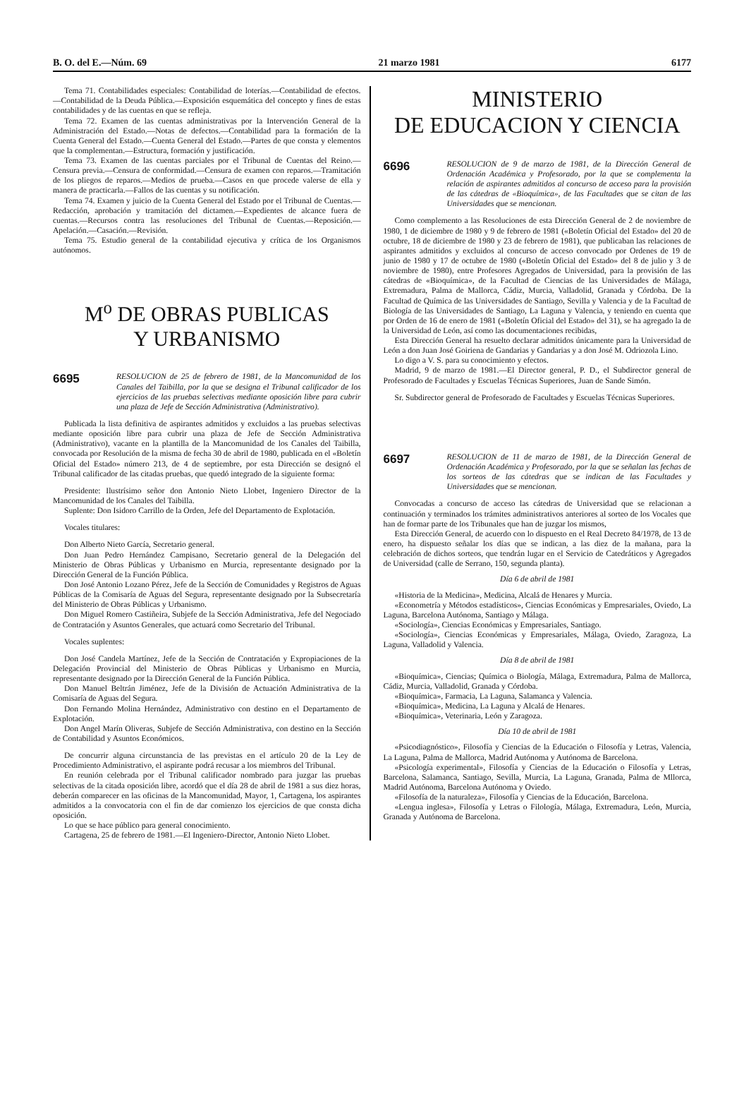B. O. del E.—Núm. 69 21 marzo 1981 6177
Tema 71. Contabilidades especiales: Contabilidad de loterías.—Contabilidad de efectos.—Contabilidad de la Deuda Pública.—Exposición esquemática del concepto y fines de estas contabilidades y de las cuentas en que se refleja.
Tema 72. Examen de las cuentas administrativas por la Intervención General de la Administración del Estado.—Notas de defectos.—Contabilidad para la formación de la Cuenta General del Estado.—Cuenta General del Estado.—Partes de que consta y elementos que la complementan.—Estructura, formación y justificación.
Tema 73. Examen de las cuentas parciales por el Tribunal de Cuentas del Reino.—Censura previa.—Censura de conformidad.—Censura de examen con reparos.—Tramitación de los pliegos de reparos.—Medios de prueba.—Casos en que procede valerse de ella y manera de practicarla.—Fallos de las cuentas y su notificación.
Tema 74. Examen y juicio de la Cuenta General del Estado por el Tribunal de Cuentas.—Redacción, aprobación y tramitación del dictamen.—Expedientes de alcance fuera de cuentas.—Recursos contra las resoluciones del Tribunal de Cuentas.—Reposición.—Apelación.—Casación.—Revisión.
Tema 75. Estudio general de la contabilidad ejecutiva y crítica de los Organismos autónomos.
M<sup>o</sup> DE OBRAS PUBLICAS
Y URBANISMO
6695
RESOLUCION de 25 de febrero de 1981, de la Mancomunidad de los Canales del Taibilla, por la que se designa el Tribunal calificador de los ejercicios de las pruebas selectivas mediante oposición libre para cubrir una plaza de Jefe de Sección Administrativa (Administrativo).
Publicada la lista definitiva de aspirantes admitidos y excluidos a las pruebas selectivas mediante oposición libre para cubrir una plaza de Jefe de Sección Administrativa (Administrativo), vacante en la plantilla de la Mancomunidad de los Canales del Taibilla, convocada por Resolución de la misma de fecha 30 de abril de 1980, publicada en el «Boletín Oficial del Estado» número 213, de 4 de septiembre, por esta Dirección se designó el Tribunal calificador de las citadas pruebas, que quedó integrado de la siguiente forma:
Presidente: Ilustrísimo señor don Antonio Nieto Llobet, Ingeniero Director de la Mancomunidad de los Canales del Taibilla.
Suplente: Don Isidoro Carrillo de la Orden, Jefe del Departamento de Explotación.
Vocales titulares:
Don Alberto Nieto García, Secretario general.
Don Juan Pedro Hernández Campisano, Secretario general de la Delegación del Ministerio de Obras Públicas y Urbanismo en Murcia, representante designado por la Dirección General de la Función Pública.
Don José Antonio Lozano Pérez, Jefe de la Sección de Comunidades y Registros de Aguas Públicas de la Comisaría de Aguas del Segura, representante designado por la Subsecretaría del Ministerio de Obras Públicas y Urbanismo.
Don Miguel Romero Castiñeira, Subjefe de la Sección Administrativa, Jefe del Negociado de Contratación y Asuntos Generales, que actuará como Secretario del Tribunal.
Vocales suplentes:
Don José Candela Martínez, Jefe de la Sección de Contratación y Expropiaciones de la Delegación Provincial del Ministerio de Obras Públicas y Urbanismo en Murcia, representante designado por la Dirección General de la Función Pública.
Don Manuel Beltrán Jiménez, Jefe de la División de Actuación Administrativa de la Comisaría de Aguas del Segura.
Don Fernando Molina Hernández, Administrativo con destino en el Departamento de Explotación.
Don Angel Marín Oliveras, Subjefe de Sección Administrativa, con destino en la Sección de Contabilidad y Asuntos Económicos.
De concurrir alguna circunstancia de las previstas en el artículo 20 de la Ley de Procedimiento Administrativo, el aspirante podrá recusar a los miembros del Tribunal.
En reunión celebrada por el Tribunal calificador nombrado para juzgar las pruebas selectivas de la citada oposición libre, acordó que el día 28 de abril de 1981 a sus diez horas, deberán comparecer en las oficinas de la Mancomunidad, Mayor, 1, Cartagena, los aspirantes admitidos a la convocatoria con el fin de dar comienzo los ejercicios de que consta dicha oposición.
Lo que se hace público para general conocimiento.
Cartagena, 25 de febrero de 1981.—El Ingeniero-Director, Antonio Nieto Llobet.
MINISTERIO
DE EDUCACION Y CIENCIA
6696
RESOLUCION de 9 de marzo de 1981, de la Dirección General de Ordenación Académica y Profesorado, por la que se complementa la relación de aspirantes admitidos al concurso de acceso para la provisión de las cátedras de «Bioquímica», de las Facultades que se citan de las Universidades que se mencionan.
Como complemento a las Resoluciones de esta Dirección General de 2 de noviembre de 1980, 1 de diciembre de 1980 y 9 de febrero de 1981 («Boletín Oficial del Estado» del 20 de octubre, 18 de diciembre de 1980 y 23 de febrero de 1981), que publicaban las relaciones de aspirantes admitidos y excluidos al concurso de acceso convocado por Ordenes de 19 de junio de 1980 y 17 de octubre de 1980 («Boletín Oficial del Estado» del 8 de julio y 3 de noviembre de 1980), entre Profesores Agregados de Universidad, para la provisión de las cátedras de «Bioquímica», de la Facultad de Ciencias de las Universidades de Málaga, Extremadura, Palma de Mallorca, Cádiz, Murcia, Valladolid, Granada y Córdoba. De la Facultad de Química de las Universidades de Santiago, Sevilla y Valencia y de la Facultad de Biología de las Universidades de Santiago, La Laguna y Valencia, y teniendo en cuenta que por Orden de 16 de enero de 1981 («Boletín Oficial del Estado» del 31), se ha agregado la de la Universidad de León, así como las documentaciones recibidas,
Esta Dirección General ha resuelto declarar admitidos únicamente para la Universidad de León a don Juan José Goiriena de Gandarias y Gandarias y a don José M. Odriozola Lino.
Lo digo a V. S. para su conocimiento y efectos.
Madrid, 9 de marzo de 1981.—El Director general, P. D., el Subdirector general de Profesorado de Facultades y Escuelas Técnicas Superiores, Juan de Sande Simón.
Sr. Subdirector general de Profesorado de Facultades y Escuelas Técnicas Superiores.
6697
RESOLUCION de 11 de marzo de 1981, de la Dirección General de Ordenación Académica y Profesorado, por la que se señalan las fechas de los sorteos de las cátedras que se indican de las Facultades y Universidades que se mencionan.
Convocadas a concurso de acceso las cátedras de Universidad que se relacionan a continuación y terminados los trámites administrativos anteriores al sorteo de los Vocales que han de formar parte de los Tribunales que han de juzgar los mismos,
Esta Dirección General, de acuerdo con lo dispuesto en el Real Decreto 84/1978, de 13 de enero, ha dispuesto señalar los días que se indican, a las diez de la mañana, para la celebración de dichos sorteos, que tendrán lugar en el Servicio de Catedráticos y Agregados de Universidad (calle de Serrano, 150, segunda planta).
Día 6 de abril de 1981
«Historia de la Medicina», Medicina, Alcalá de Henares y Murcia.
«Econometría y Métodos estadísticos», Ciencias Económicas y Empresariales, Oviedo, La Laguna, Barcelona Autónoma, Santiago y Málaga.
«Sociología», Ciencias Económicas y Empresariales, Santiago.
«Sociología», Ciencias Económicas y Empresariales, Málaga, Oviedo, Zaragoza, La Laguna, Valladolid y Valencia.
Día 8 de abril de 1981
«Bioquímica», Ciencias; Química o Biología, Málaga, Extremadura, Palma de Mallorca, Cádiz, Murcia, Valladolid, Granada y Córdoba.
«Bioquímica», Farmacia, La Laguna, Salamanca y Valencia.
«Bioquímica», Medicina, La Laguna y Alcalá de Henares.
«Bioquímica», Veterinaria, León y Zaragoza.
Día 10 de abril de 1981
«Psicodiagnóstico», Filosofía y Ciencias de la Educación o Filosofía y Letras, Valencia, La Laguna, Palma de Mallorca, Madrid Autónoma y Autónoma de Barcelona.
«Psicología experimental», Filosofía y Ciencias de la Educación o Filosofía y Letras, Barcelona, Salamanca, Santiago, Sevilla, Murcia, La Laguna, Granada, Palma de Mllorca, Madrid Autónoma, Barcelona Autónoma y Oviedo.
«Filosofía de la naturaleza», Filosofía y Ciencias de la Educación, Barcelona.
«Lengua inglesa», Filosofía y Letras o Filología, Málaga, Extremadura, León, Murcia, Granada y Autónoma de Barcelona.